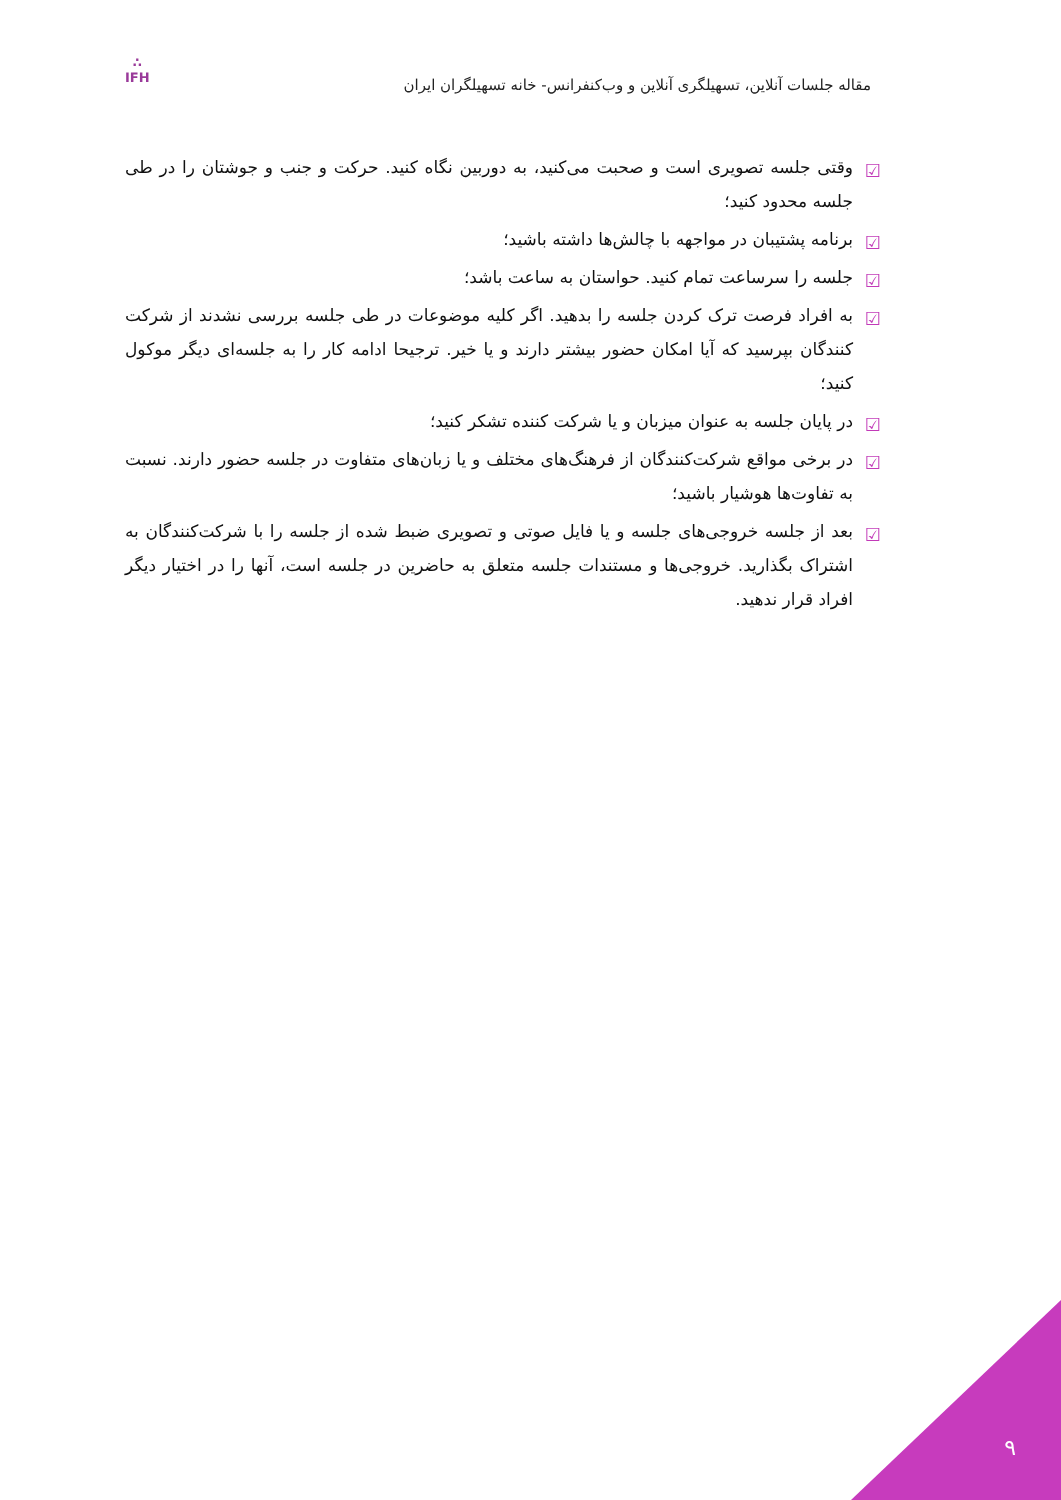مقاله جلسات آنلاین، تسهیلگری آنلاین و وب‌کنفرانس- خانه تسهیلگران ایران
∴
IFH
☑ وقتی جلسه تصویری است و صحبت می‌کنید، به دوربین نگاه کنید. حرکت و جنب و جوشتان را در طی جلسه محدود کنید؛
☑ برنامه پشتیبان در مواجهه با چالش‌ها داشته باشید؛
☑ جلسه را سرساعت تمام کنید. حواستان به ساعت باشد؛
☑ به افراد فرصت ترک کردن جلسه را بدهید. اگر کلیه موضوعات در طی جلسه بررسی نشدند از شرکت کنندگان بپرسید که آیا امکان حضور بیشتر دارند و یا خیر. ترجیحا ادامه کار را به جلسه‌ای دیگر موکول کنید؛
☑ در پایان جلسه به عنوان میزبان و یا شرکت کننده تشکر کنید؛
☑ در برخی مواقع شرکت‌کنندگان از فرهنگ‌های مختلف و یا زبان‌های متفاوت در جلسه حضور دارند. نسبت به تفاوت‌ها هوشیار باشید؛
☑ بعد از جلسه خروجی‌های جلسه و یا فایل صوتی و تصویری ضبط شده از جلسه را با شرکت‌کنندگان به اشتراک بگذارید. خروجی‌ها و مستندات جلسه متعلق به حاضرین در جلسه است، آنها را در اختیار دیگر افراد قرار ندهید.
۹